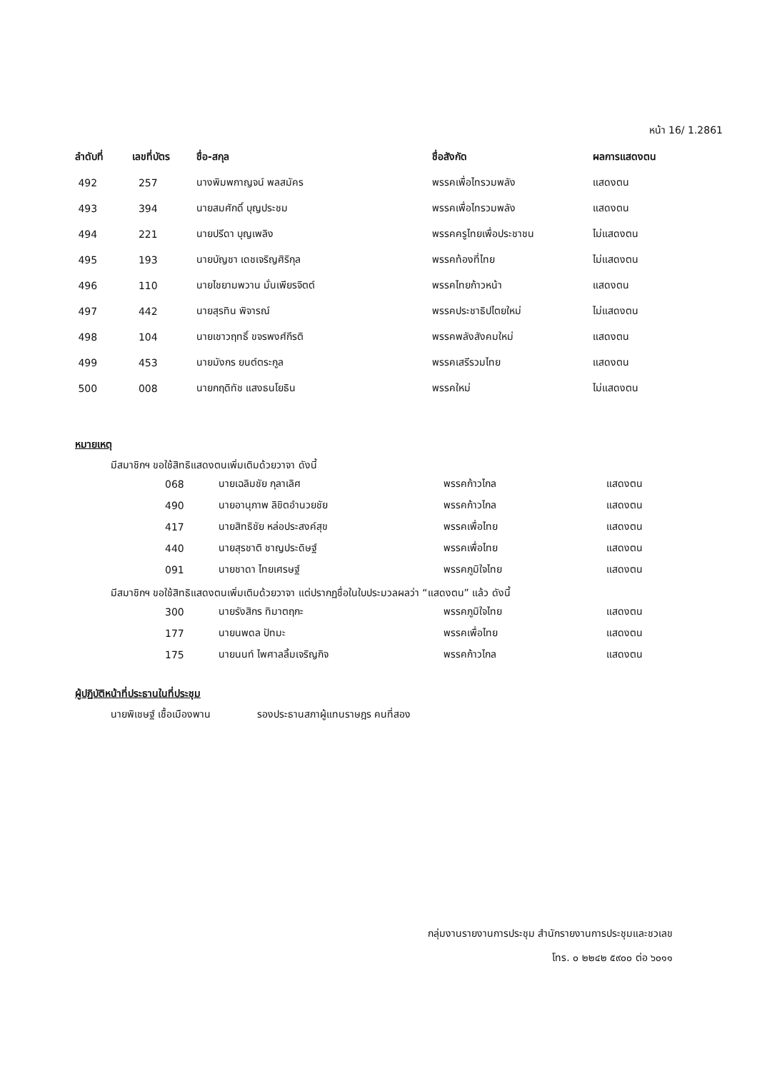หน้า 16/ 1.2861
| ลำดับที่ | เลขที่บัตร | ชื่อ-สกุล | ชื่อสังกัด | ผลการแสดงตน |
| --- | --- | --- | --- | --- |
| 492 | 257 | นางพิมพกาญจน์ พลสมัคร | พรรคเพื่อไทรวมพลัง | แสดงตน |
| 493 | 394 | นายสมศักดิ์ บุญประชม | พรรคเพื่อไทรวมพลัง | แสดงตน |
| 494 | 221 | นายปรีดา บุญเพลิง | พรรคครูไทยเพื่อประชาชน | ไม่แสดงตน |
| 495 | 193 | นายบัญชา เดชเจริญศิริกุล | พรรคท้องที่ไทย | ไม่แสดงตน |
| 496 | 110 | นายไชยามพวาน มั่นเพียรจิตต์ | พรรคไทยก้าวหน้า | แสดงตน |
| 497 | 442 | นายสุรทิน พิจารณ์ | พรรคประชาธิปไตยใหม่ | ไม่แสดงตน |
| 498 | 104 | นายเชาวฤทธิ์ ขจรพงศ์กีรติ | พรรคพลังสังคมใหม่ | แสดงตน |
| 499 | 453 | นายมังกร ยนต์ตระกูล | พรรคเสรีรวมไทย | แสดงตน |
| 500 | 008 | นายกฤดิทัช แสงธนโยธิน | พรรคใหม่ | ไม่แสดงตน |
หมายเหตุ
มีสมาชิกฯ ขอใช้สิทธิแสดงตนเพิ่มเติมด้วยวาจา ดังนี้
| 068 | นายเฉลิมชัย กุลาเลิศ | พรรคก้าวไกล | แสดงตน |
| 490 | นายอานุภาพ ลิขิตอำนวยชัย | พรรคก้าวไกล | แสดงตน |
| 417 | นายสิทธิชัย หล่อประสงค์สุข | พรรคเพื่อไทย | แสดงตน |
| 440 | นายสุรชาติ ชาญประดิษฐ์ | พรรคเพื่อไทย | แสดงตน |
| 091 | นายชาดา ไทยเศรษฐ์ | พรรคภูมิใจไทย | แสดงตน |
มีสมาชิกฯ ขอใช้สิทธิแสดงตนเพิ่มเติมด้วยวาจา แต่ปรากฏชื่อในใบประมวลผลว่า “แสดงตน” แล้ว ดังนี้
| 300 | นายรังสิกร ทิมาตฤกะ | พรรคภูมิใจไทย | แสดงตน |
| 177 | นายนพดล ปัทมะ | พรรคเพื่อไทย | แสดงตน |
| 175 | นายนนท์ ไพศาลลิ้มเจริญกิจ | พรรคก้าวไกล | แสดงตน |
ผู้ปฏิบัติหน้าที่ประธานในที่ประชุม
นายพิเชษฐ์ เชื้อเมืองพาน รองประธานสภาผู้แทนราษฎร คนที่สอง
กลุ่มงานรายงานการประชุม สำนักรายงานการประชุมและชวเลข
โทร. ๐ ๒๒๔๒ ๕๙๐๐ ต่อ ๖๐๑๑